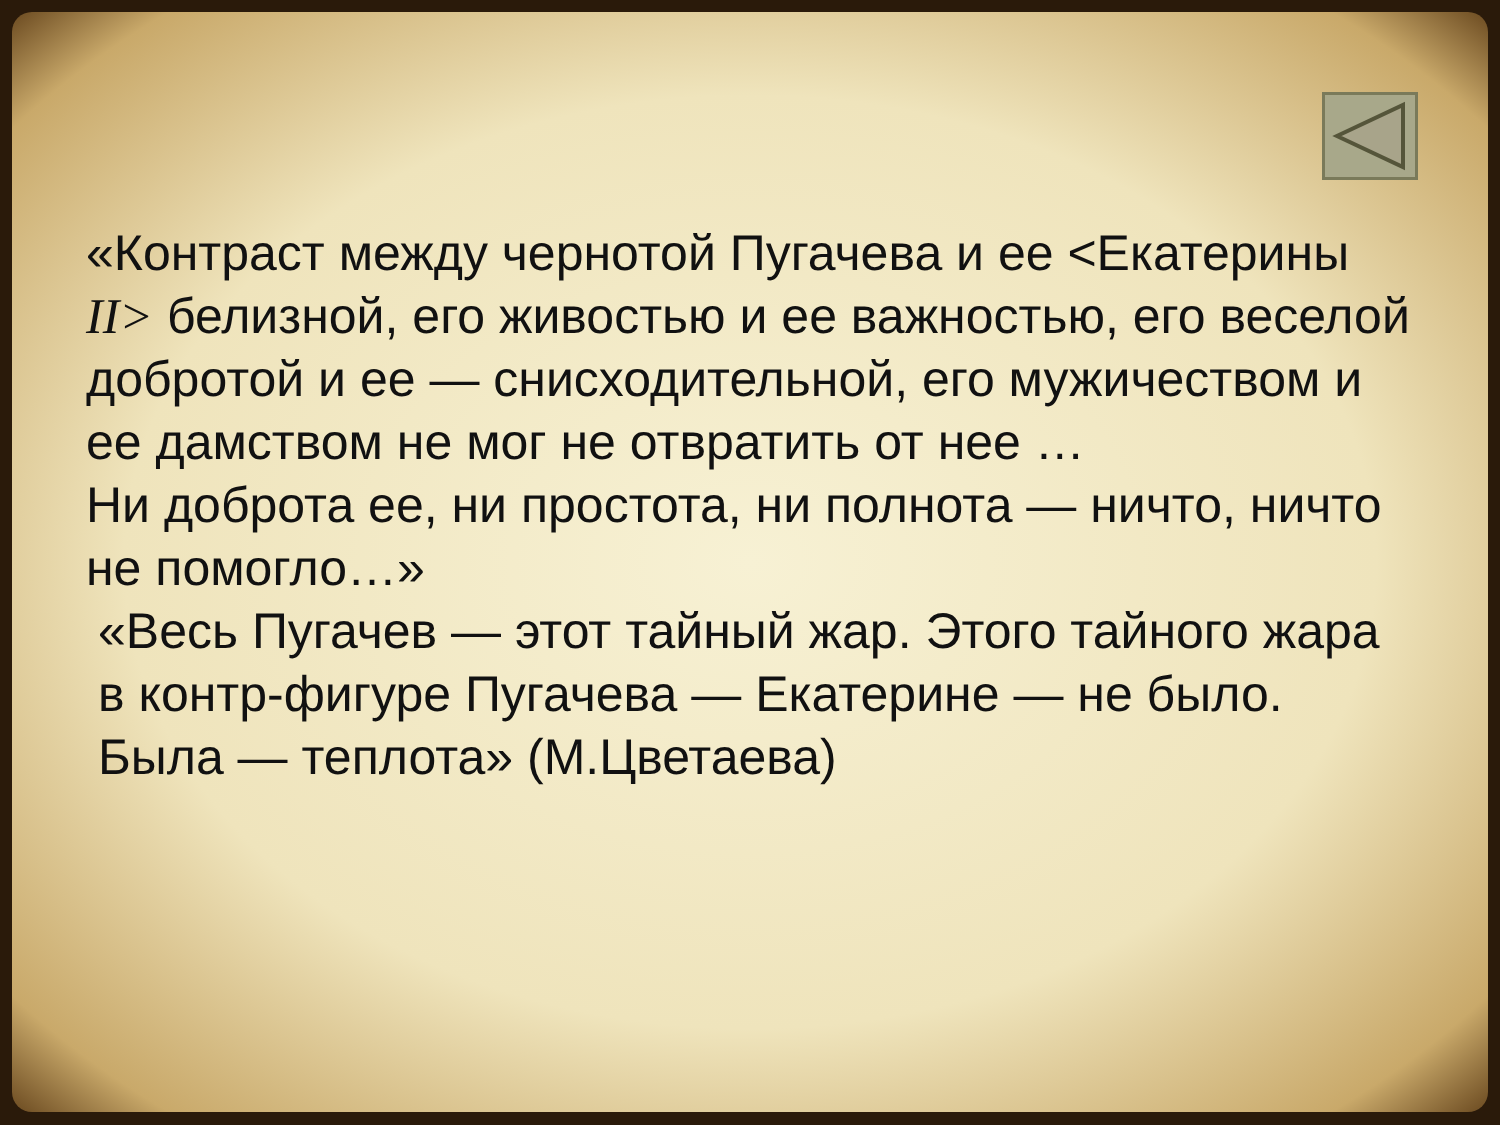«Контраст между чернотой Пугачева и ее <Екатерины II> белизной, его живостью и ее важностью, его веселой добротой и ее — снисходительной, его мужичеством и ее дамством не мог не отвратить от нее …
Ни доброта ее, ни простота, ни полнота — ничто, ничто не помогло…»
«Весь Пугачев — этот тайный жар. Этого тайного жара в контр-фигуре Пугачева — Екатерине — не было.
Была — теплота» (М.Цветаева)